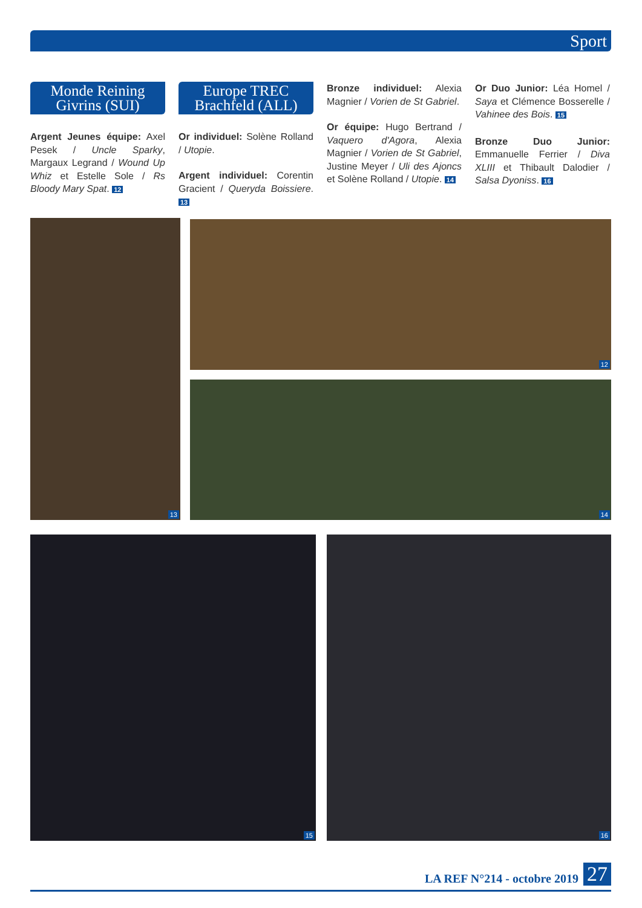Sport
Monde Reining Givrins (SUI)
Argent Jeunes équipe: Axel Pesek / Uncle Sparky, Margaux Legrand / Wound Up Whiz et Estelle Sole / Rs Bloody Mary Spat. 12
Europe TREC Brachfeld (ALL)
Or individuel: Solène Rolland / Utopie.
Argent individuel: Corentin Gracient / Queryda Boissiere. 13
Bronze individuel: Alexia Magnier / Vorien de St Gabriel.
Or équipe: Hugo Bertrand / Vaquero d'Agora, Alexia Magnier / Vorien de St Gabriel, Justine Meyer / Uli des Ajoncs et Solène Rolland / Utopie. 14
Or Duo Junior: Léa Homel / Saya et Clémence Bosserelle / Vahinee des Bois. 15
Bronze Duo Junior: Emmanuelle Ferrier / Diva XLIII et Thibault Dalodier / Salsa Dyoniss. 16
13 12
14
15 16
LA REF N°214 - octobre 2019 27